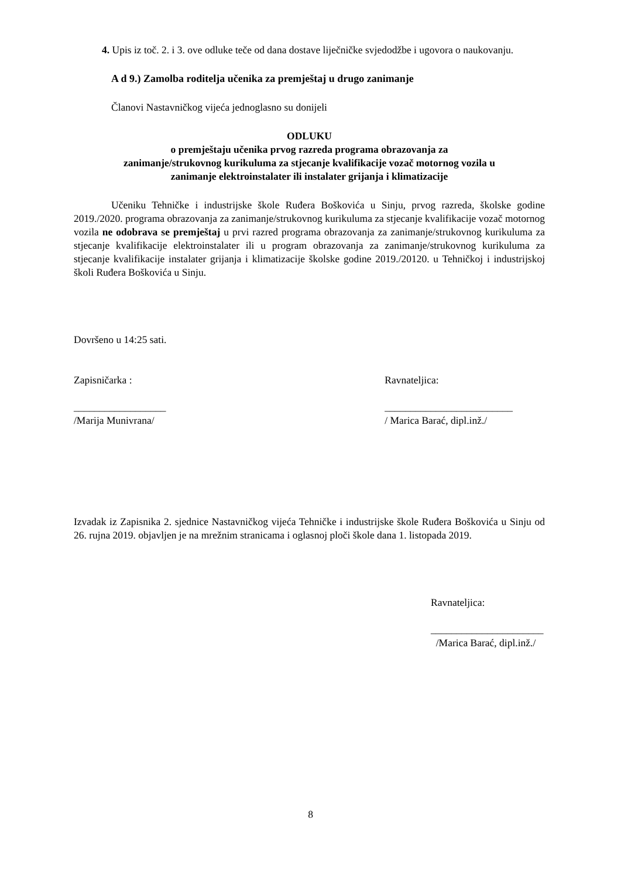4. Upis iz toč. 2. i 3. ove odluke teče od dana dostave liječničke svjedodžbe i ugovora o naukovanju.
A d 9.) Zamolba roditelja učenika za premještaj u drugo zanimanje
Članovi Nastavničkog vijeća jednoglasno su donijeli
ODLUKU
o premještaju učenika prvog razreda programa obrazovanja za
zanimanje/strukovnog kurikuluma za stjecanje kvalifikacije vozač motornog vozila u
zanimanje elektroinstalater ili instalater grijanja i klimatizacije
Učeniku Tehničke i industrijske škole Ruđera Boškovića u Sinju, prvog razreda, školske godine 2019./2020. programa obrazovanja za zanimanje/strukovnog kurikuluma za stjecanje kvalifikacije vozač motornog vozila ne odobrava se premještaj u prvi razred programa obrazovanja za zanimanje/strukovnog kurikuluma za stjecanje kvalifikacije elektroinstalater ili u program obrazovanja za zanimanje/strukovnog kurikuluma za stjecanje kvalifikacije instalater grijanja i klimatizacije školske godine 2019./20120. u Tehničkoj i industrijskoj školi Ruđera Boškovića u Sinju.
Dovršeno u 14:25 sati.
Zapisničarka :
__________________
/Marija Munivrana/
Ravnateljica:
_________________________
/ Marica Barać, dipl.inž./
Izvadak iz Zapisnika 2. sjednice Nastavničkog vijeća Tehničke i industrijske škole Ruđera Boškovića u Sinju od 26. rujna 2019. objavljen je na mrežnim stranicama i oglasnoj ploči škole dana 1. listopada 2019.
Ravnateljica:
______________________
/Marica Barać, dipl.inž./
8